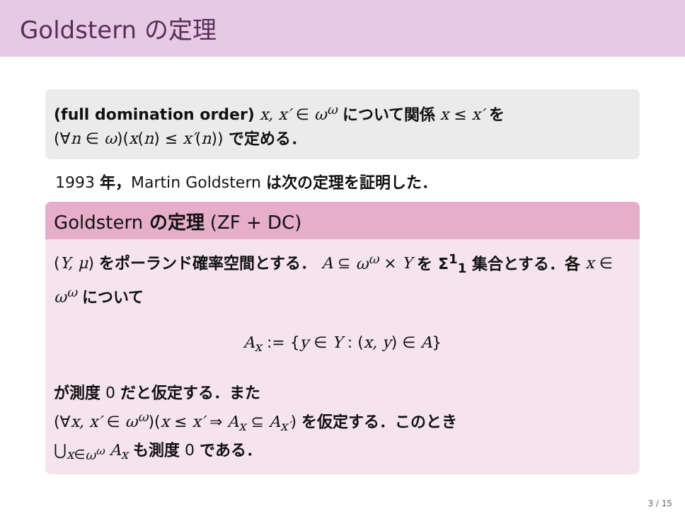Goldstern の定理
(full domination order) x, x′ ∈ ω<sup>ω</sup> について関係 x ≤ x′ を
(∀n ∈ ω)(x(n) ≤ x′(n)) で定める．
1993 年，Martin Goldstern は次の定理を証明した．
Goldstern の定理 (ZF + DC)
(Y, μ) をポーランド確率空間とする． A ⊆ ω<sup>ω</sup> × Y を Σ<sup>1</sup><sub>1</sub> 集合とする．各 x ∈ ω<sup>ω</sup> について
A<sub>x</sub> := {y ∈ Y : (x, y) ∈ A}
が測度 0 だと仮定する．また
(∀x, x′ ∈ ω<sup>ω</sup>)(x ≤ x′ ⇒ A<sub>x</sub> ⊆ A<sub>x′</sub>) を仮定する．このとき
⋃<sub>x∈ω<sup>ω</sup></sub> A<sub>x</sub> も測度 0 である．
3 / 15